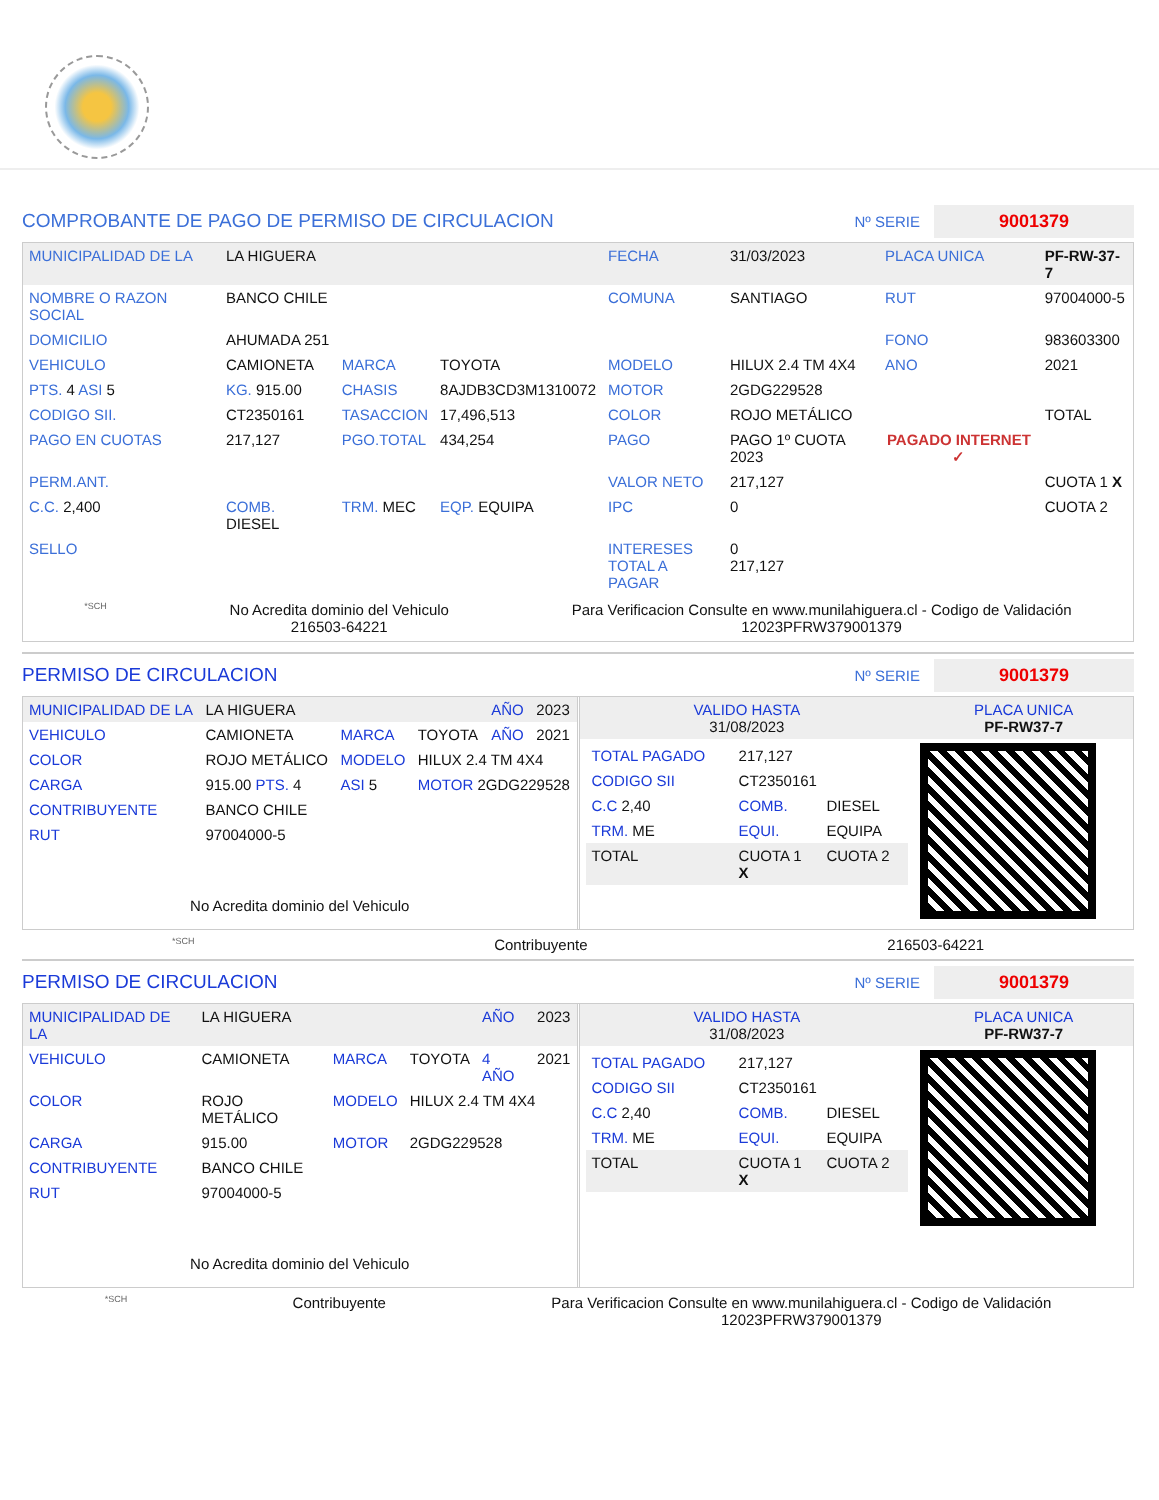COMPROBANTE DE PAGO DE PERMISO DE CIRCULACION
Nº SERIE 9001379
| MUNICIPALIDAD DE LA | LA HIGUERA | | | FECHA | 31/03/2023 | PLACA UNICA | PF-RW-37-7 |
| NOMBRE O RAZON SOCIAL | BANCO CHILE | | | COMUNA | SANTIAGO | RUT | 97004000-5 |
| DOMICILIO | AHUMADA 251 | | | | | FONO | 983603300 |
| VEHICULO | CAMIONETA | MARCA | TOYOTA | MODELO | HILUX 2.4 TM 4X4 | ANO | 2021 |
| PTS. 4 ASI 5 | KG. 915.00 | CHASIS | 8AJDB3CD3M1310072 | MOTOR | 2GDG229528 | | |
| CODIGO SII. | CT2350161 | TASACCION | 17,496,513 | COLOR | ROJO METÁLICO | | TOTAL |
| PAGO EN CUOTAS | 217,127 | PGO.TOTAL | 434,254 | PAGO | PAGO 1º CUOTA 2023 | PAGADO INTERNET ✓ | |
| PERM.ANT. | | | | VALOR NETO | 217,127 | | CUOTA 1 X |
| C.C. 2,400 | COMB. DIESEL | TRM. MEC | EQP. EQUIPA | IPC | 0 | | CUOTA 2 |
| SELLO | | | | INTERESES TOTAL A PAGAR | 0 217,127 | | |
*SCH
No Acredita dominio del Vehiculo
216503-64221
Para Verificacion Consulte en www.munilahiguera.cl - Codigo de Validación
12023PFRW379001379
PERMISO DE CIRCULACION
Nº SERIE 9001379
| MUNICIPALIDAD DE LA | LA HIGUERA | | | AÑO | 2023 |
| VEHICULO | CAMIONETA | MARCA | TOYOTA | AÑO | 2021 |
| COLOR | ROJO METÁLICO | MODELO | HILUX 2.4 TM 4X4 | | |
| CARGA | 915.00 PTS. 4 | ASI 5 | MOTOR 2GDG229528 | | |
| CONTRIBUYENTE | BANCO CHILE | | | | |
| RUT | 97004000-5 | | | | |
No Acredita dominio del Vehiculo
| VALIDO HASTA 31/08/2023 | PLACA UNICA PF-RW37-7 |
| / TOTAL PAGADO / 217,127 / / / CODIGO SII / CT2350161 / / / C.C 2,40 / COMB. / DIESEL / / TRM. ME / EQUI. / EQUIPA / / TOTAL / CUOTA 1 X / CUOTA 2 / | |
*SCH Contribuyente 216503-64221
PERMISO DE CIRCULACION
Nº SERIE 9001379
| MUNICIPALIDAD DE LA | LA HIGUERA | | | AÑO | 2023 |
| VEHICULO | CAMIONETA | MARCA | TOYOTA | 4 AÑO | 2021 |
| COLOR | ROJO METÁLICO | MODELO | HILUX 2.4 TM 4X4 | | |
| CARGA | 915.00 | MOTOR | 2GDG229528 | | |
| CONTRIBUYENTE | BANCO CHILE | | | | |
| RUT | 97004000-5 | | | | |
No Acredita dominio del Vehiculo
| VALIDO HASTA 31/08/2023 | PLACA UNICA PF-RW37-7 |
| / TOTAL PAGADO / 217,127 / / / CODIGO SII / CT2350161 / / / C.C 2,40 / COMB. / DIESEL / / TRM. ME / EQUI. / EQUIPA / / TOTAL / CUOTA 1 X / CUOTA 2 / | |
*SCH Contribuyente Para Verificacion Consulte en www.munilahiguera.cl - Codigo de Validación
12023PFRW379001379